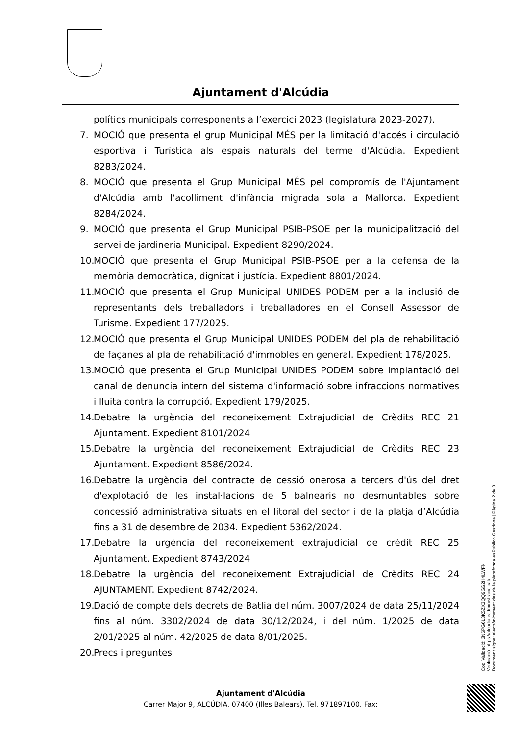Ajuntament d'Alcúdia
polítics municipals corresponents a l’exercici 2023 (legislatura 2023-2027).
7. MOCIÓ que presenta el grup Municipal MÉS per la limitació d'accés i circulació esportiva i Turística als espais naturals del terme d'Alcúdia. Expedient 8283/2024.
8. MOCIÓ que presenta el Grup Municipal MÉS pel compromís de l'Ajuntament d'Alcúdia amb l'acolliment d'infància migrada sola a Mallorca. Expedient 8284/2024.
9. MOCIÓ que presenta el Grup Municipal PSIB-PSOE per la municipalització del servei de jardineria Municipal. Expedient 8290/2024.
10. MOCIÓ que presenta el Grup Municipal PSIB-PSOE per a la defensa de la memòria democràtica, dignitat i justícia. Expedient 8801/2024.
11. MOCIÓ que presenta el Grup Municipal UNIDES PODEM per a la inclusió de representants dels treballadors i treballadores en el Consell Assessor de Turisme. Expedient 177/2025.
12. MOCIÓ que presenta el Grup Municipal UNIDES PODEM del pla de rehabilitació de façanes al pla de rehabilitació d'immobles en general. Expedient 178/2025.
13. MOCIÓ que presenta el Grup Municipal UNIDES PODEM sobre implantació del canal de denuncia intern del sistema d'informació sobre infraccions normatives i lluita contra la corrupció. Expedient 179/2025.
14. Debatre la urgència del reconeixement Extrajudicial de Crèdits REC 21 Ajuntament. Expedient 8101/2024
15. Debatre la urgència del reconeixement Extrajudicial de Crèdits REC 23 Ajuntament. Expedient 8586/2024.
16. Debatre la urgència del contracte de cessió onerosa a tercers d'ús del dret d'explotació de les instal·lacions de 5 balnearis no desmuntables sobre concessió administrativa situats en el litoral del sector i de la platja d’Alcúdia fins a 31 de desembre de 2034. Expedient 5362/2024.
17. Debatre la urgència del reconeixement extrajudicial de crèdit REC 25 Ajuntament. Expedient 8743/2024
18. Debatre la urgència del reconeixement Extrajudicial de Crèdits REC 24 AJUNTAMENT. Expedient 8742/2024.
19. Dació de compte dels decrets de Batlia del núm. 3007/2024 de data 25/11/2024 fins al núm. 3302/2024 de data 30/12/2024, i del núm. 1/2025 de data 2/01/2025 al núm. 42/2025 de data 8/01/2025.
20. Precs i preguntes
Ajuntament d'Alcúdia
Carrer Major 9, ALCÚDIA. 07400 (Illes Balears). Tel. 971897100. Fax:
Codi Validació: 3N6PG6L3KSZX3QQ9GG2H4LWFN
Verificació: https://alcudia.eadministracio.cat/
Document signat electrònicament des de la plataforma esPublico Gestiona | Pàgina 2 de 3